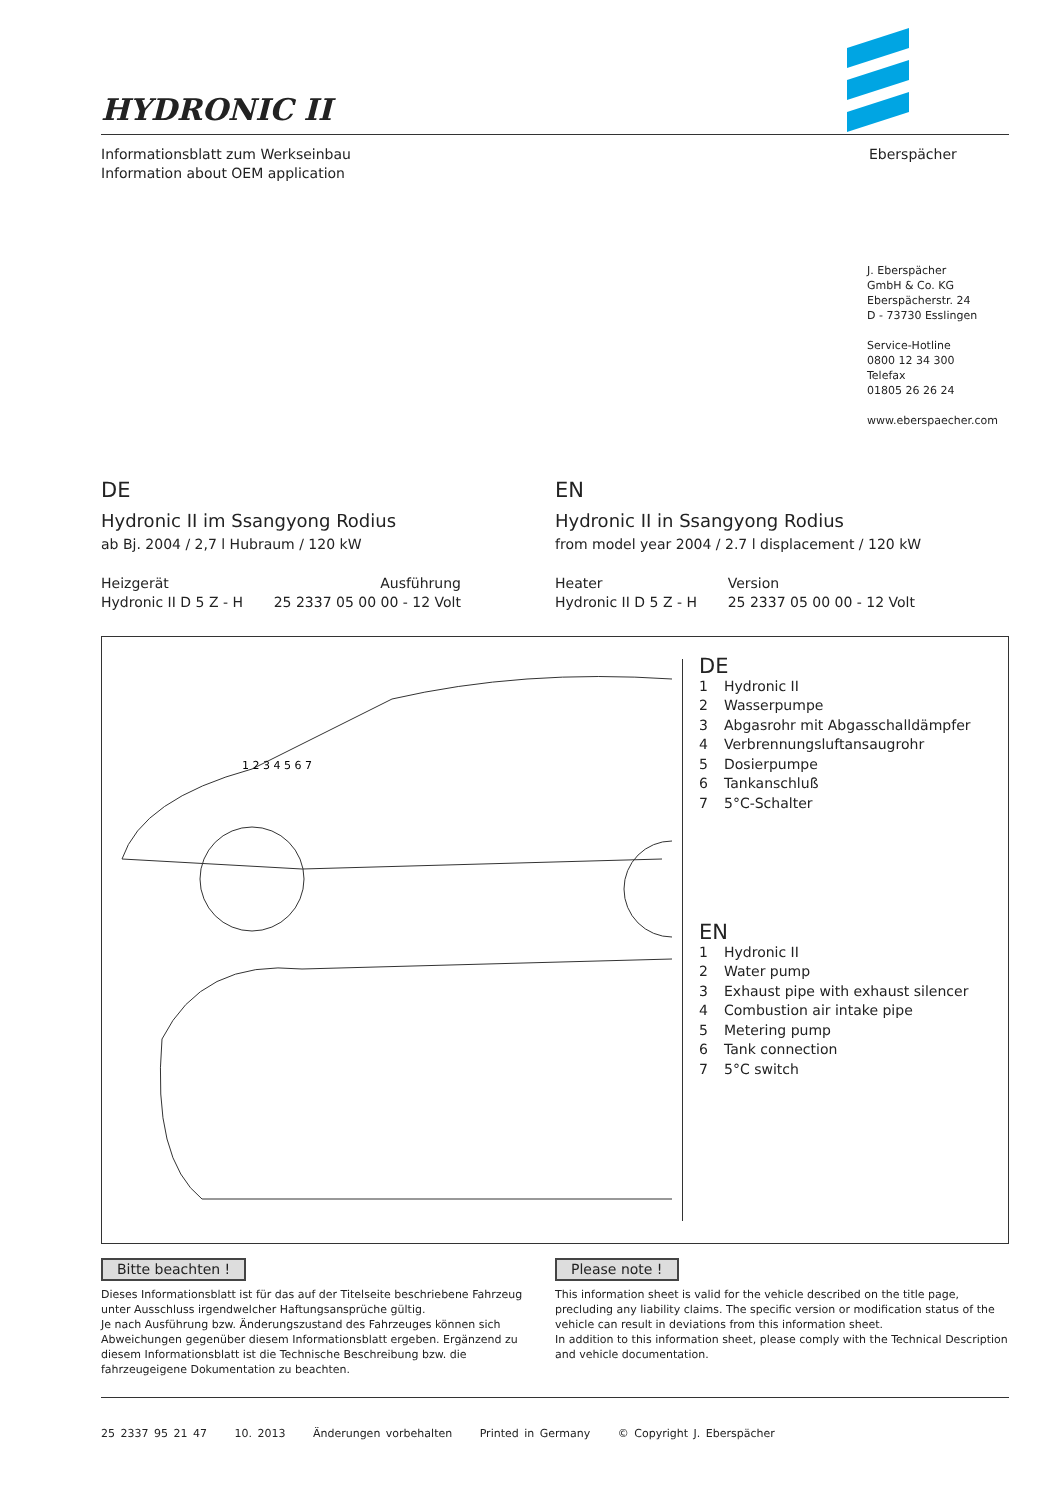HYDRONIC II
Informationsblatt zum Werkseinbau
Information about OEM application
Eberspächer
J. Eberspächer
GmbH & Co. KG
Eberspächerstr. 24
D - 73730 Esslingen
Service-Hotline
0800 12 34 300
Telefax
01805 26 26 24
www.eberspaecher.com
DE
Hydronic II im Ssangyong Rodius
ab Bj. 2004 / 2,7 l Hubraum / 120 kW
Heizgerät
Hydronic II D 5 Z - H
Ausführung
25 2337 05 00 00 - 12 Volt
EN
Hydronic II in Ssangyong Rodius
from model year 2004 / 2.7 l displacement / 120 kW
Heater
Hydronic II D 5 Z - H
Version
25 2337 05 00 00 - 12 Volt
1 2 3 4 5 6 7
DE
1 Hydronic II
2 Wasserpumpe
3 Abgasrohr mit Abgasschalldämpfer
4 Verbrennungsluftansaugrohr
5 Dosierpumpe
6 Tankanschluß
7 5°C-Schalter
EN
1 Hydronic II
2 Water pump
3 Exhaust pipe with exhaust silencer
4 Combustion air intake pipe
5 Metering pump
6 Tank connection
7 5°C switch
Bitte beachten !
Dieses Informationsblatt ist für das auf der Titelseite beschriebene Fahrzeug unter Ausschluss irgendwelcher Haftungsansprüche gültig.
Je nach Ausführung bzw. Änderungszustand des Fahrzeuges können sich Abweichungen gegenüber diesem Informationsblatt ergeben. Ergänzend zu diesem Informationsblatt ist die Technische Beschreibung bzw. die fahrzeugeigene Dokumentation zu beachten.
Please note !
This information sheet is valid for the vehicle described on the title page, precluding any liability claims. The specific version or modification status of the vehicle can result in deviations from this information sheet.
In addition to this information sheet, please comply with the Technical Description and vehicle documentation.
25 2337 95 21 47 10. 2013 Änderungen vorbehalten Printed in Germany © Copyright J. Eberspächer